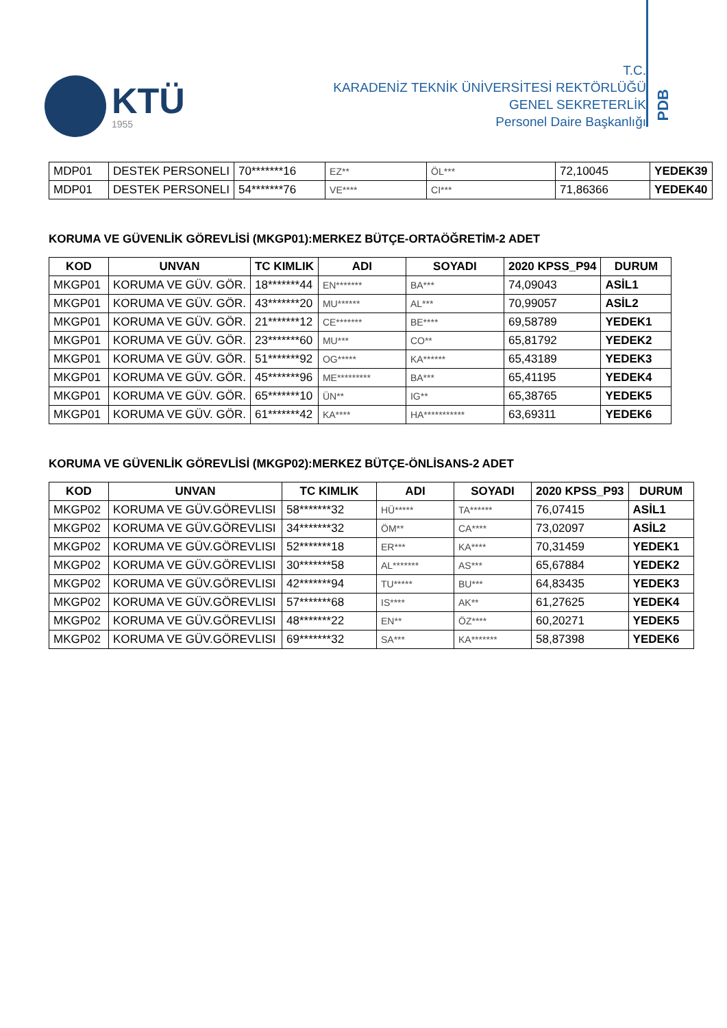KTÜ
1955
T.C.
KARADENİZ TEKNİK ÜNİVERSİTESİ REKTÖRLÜĞÜ
GENEL SEKRETERLİK
Personel Daire Başkanlığı
PDB
| MDP01 | DESTEK PERSONELI | 70*******16 | EZ** | ÖL*** | 72,10045 | YEDEK39 |
| MDP01 | DESTEK PERSONELI | 54*******76 | VE**** | CI*** | 71,86366 | YEDEK40 |
KORUMA VE GÜVENLİK GÖREVLİSİ (MKGP01):MERKEZ BÜTÇE-ORTAÖĞRETİM-2 ADET
| KOD | UNVAN | TC KIMLIK | ADI | SOYADI | 2020 KPSS_P94 | DURUM |
| --- | --- | --- | --- | --- | --- | --- |
| MKGP01 | KORUMA VE GÜV. GÖR. | 18*******44 | EN******* | BA*** | 74,09043 | ASİL1 |
| MKGP01 | KORUMA VE GÜV. GÖR. | 43*******20 | MU****** | AL*** | 70,99057 | ASİL2 |
| MKGP01 | KORUMA VE GÜV. GÖR. | 21*******12 | CE******* | BE**** | 69,58789 | YEDEK1 |
| MKGP01 | KORUMA VE GÜV. GÖR. | 23*******60 | MU*** | CO** | 65,81792 | YEDEK2 |
| MKGP01 | KORUMA VE GÜV. GÖR. | 51*******92 | OG***** | KA****** | 65,43189 | YEDEK3 |
| MKGP01 | KORUMA VE GÜV. GÖR. | 45*******96 | ME********* | BA*** | 65,41195 | YEDEK4 |
| MKGP01 | KORUMA VE GÜV. GÖR. | 65*******10 | ÜN** | IG** | 65,38765 | YEDEK5 |
| MKGP01 | KORUMA VE GÜV. GÖR. | 61*******42 | KA**** | HA*********** | 63,69311 | YEDEK6 |
KORUMA VE GÜVENLİK GÖREVLİSİ (MKGP02):MERKEZ BÜTÇE-ÖNLİSANS-2 ADET
| KOD | UNVAN | TC KIMLIK | ADI | SOYADI | 2020 KPSS_P93 | DURUM |
| --- | --- | --- | --- | --- | --- | --- |
| MKGP02 | KORUMA VE GÜV.GÖREVLISI | 58*******32 | HÜ***** | TA****** | 76,07415 | ASİL1 |
| MKGP02 | KORUMA VE GÜV.GÖREVLISI | 34*******32 | ÖM** | CA**** | 73,02097 | ASİL2 |
| MKGP02 | KORUMA VE GÜV.GÖREVLISI | 52*******18 | ER*** | KA**** | 70,31459 | YEDEK1 |
| MKGP02 | KORUMA VE GÜV.GÖREVLISI | 30*******58 | AL******* | AS*** | 65,67884 | YEDEK2 |
| MKGP02 | KORUMA VE GÜV.GÖREVLISI | 42*******94 | TU***** | BU*** | 64,83435 | YEDEK3 |
| MKGP02 | KORUMA VE GÜV.GÖREVLISI | 57*******68 | IS**** | AK** | 61,27625 | YEDEK4 |
| MKGP02 | KORUMA VE GÜV.GÖREVLISI | 48*******22 | EN** | ÖZ**** | 60,20271 | YEDEK5 |
| MKGP02 | KORUMA VE GÜV.GÖREVLISI | 69*******32 | SA*** | KA******* | 58,87398 | YEDEK6 |